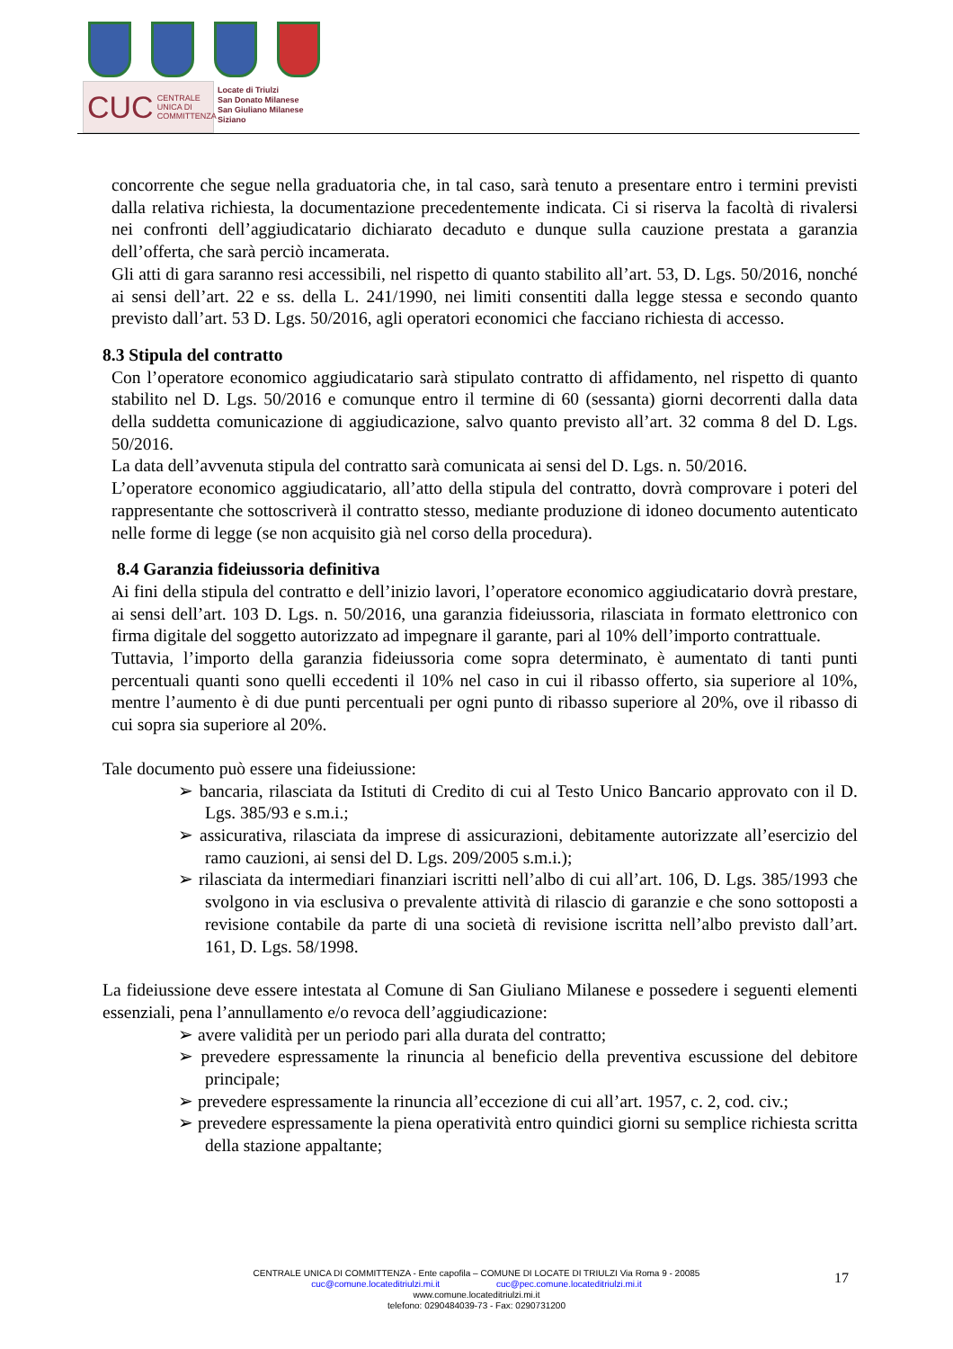CUC CENTRALE UNICA DI COMMITTENZA
Locate di Triulzi
San Donato Milanese
San Giuliano Milanese
Siziano
concorrente che segue nella graduatoria che, in tal caso, sarà tenuto a presentare entro i termini previsti dalla relativa richiesta, la documentazione precedentemente indicata. Ci si riserva la facoltà di rivalersi nei confronti dell’aggiudicatario dichiarato decaduto e dunque sulla cauzione prestata a garanzia dell’offerta, che sarà perciò incamerata.
Gli atti di gara saranno resi accessibili, nel rispetto di quanto stabilito all’art. 53, D. Lgs. 50/2016, nonché ai sensi dell’art. 22 e ss. della L. 241/1990, nei limiti consentiti dalla legge stessa e secondo quanto previsto dall’art. 53 D. Lgs. 50/2016, agli operatori economici che facciano richiesta di accesso.
8.3 Stipula del contratto
Con l’operatore economico aggiudicatario sarà stipulato contratto di affidamento, nel rispetto di quanto stabilito nel D. Lgs. 50/2016 e comunque entro il termine di 60 (sessanta) giorni decorrenti dalla data della suddetta comunicazione di aggiudicazione, salvo quanto previsto all’art. 32 comma 8 del D. Lgs. 50/2016.
La data dell’avvenuta stipula del contratto sarà comunicata ai sensi del D. Lgs. n. 50/2016.
L’operatore economico aggiudicatario, all’atto della stipula del contratto, dovrà comprovare i poteri del rappresentante che sottoscriverà il contratto stesso, mediante produzione di idoneo documento autenticato nelle forme di legge (se non acquisito già nel corso della procedura).
8.4 Garanzia fideiussoria definitiva
Ai fini della stipula del contratto e dell’inizio lavori, l’operatore economico aggiudicatario dovrà prestare, ai sensi dell’art. 103 D. Lgs. n. 50/2016, una garanzia fideiussoria, rilasciata in formato elettronico con firma digitale del soggetto autorizzato ad impegnare il garante, pari al 10% dell’importo contrattuale.
Tuttavia, l’importo della garanzia fideiussoria come sopra determinato, è aumentato di tanti punti percentuali quanti sono quelli eccedenti il 10% nel caso in cui il ribasso offerto, sia superiore al 10%, mentre l’aumento è di due punti percentuali per ogni punto di ribasso superiore al 20%, ove il ribasso di cui sopra sia superiore al 20%.
Tale documento può essere una fideiussione:
➢ bancaria, rilasciata da Istituti di Credito di cui al Testo Unico Bancario approvato con il D. Lgs. 385/93 e s.m.i.;
➢ assicurativa, rilasciata da imprese di assicurazioni, debitamente autorizzate all’esercizio del ramo cauzioni, ai sensi del D. Lgs. 209/2005 s.m.i.);
➢ rilasciata da intermediari finanziari iscritti nell’albo di cui all’art. 106, D. Lgs. 385/1993 che svolgono in via esclusiva o prevalente attività di rilascio di garanzie e che sono sottoposti a revisione contabile da parte di una società di revisione iscritta nell’albo previsto dall’art. 161, D. Lgs. 58/1998.
La fideiussione deve essere intestata al Comune di San Giuliano Milanese e possedere i seguenti elementi essenziali, pena l’annullamento e/o revoca dell’aggiudicazione:
➢ avere validità per un periodo pari alla durata del contratto;
➢ prevedere espressamente la rinuncia al beneficio della preventiva escussione del debitore principale;
➢ prevedere espressamente la rinuncia all’eccezione di cui all’art. 1957, c. 2, cod. civ.;
➢ prevedere espressamente la piena operatività entro quindici giorni su semplice richiesta scritta della stazione appaltante;
CENTRALE UNICA DI COMMITTENZA - Ente capofila – COMUNE DI LOCATE DI TRIULZI Via Roma 9 - 20085
cuc@comune.locateditriulzi.mi.it cuc@pec.comune.locateditriulzi.mi.it
www.comune.locateditriulzi.mi.it
telefono: 0290484039-73 - Fax: 0290731200
17